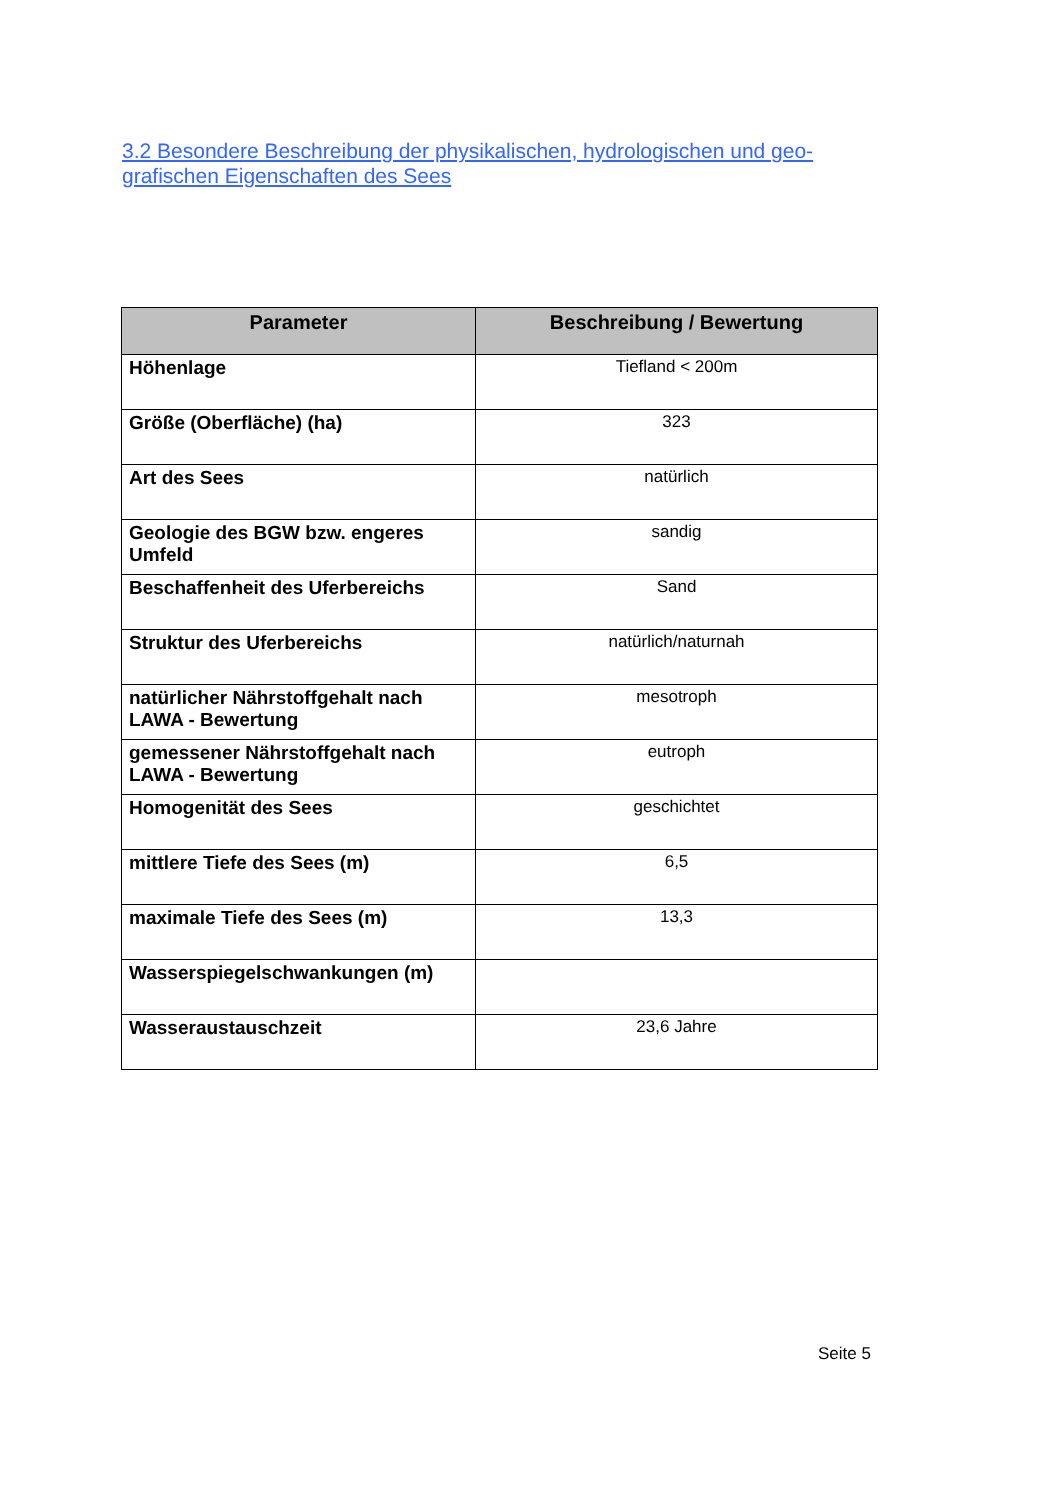3.2 Besondere Beschreibung der physikalischen, hydrologischen und geo- grafischen Eigenschaften des Sees
| Parameter | Beschreibung / Bewertung |
| --- | --- |
| Höhenlage | Tiefland < 200m |
| Größe (Oberfläche) (ha) | 323 |
| Art des Sees | natürlich |
| Geologie des BGW bzw. engeres Umfeld | sandig |
| Beschaffenheit des Uferbereichs | Sand |
| Struktur des Uferbereichs | natürlich/naturnah |
| natürlicher Nährstoffgehalt nach LAWA - Bewertung | mesotroph |
| gemessener Nährstoffgehalt nach LAWA - Bewertung | eutroph |
| Homogenität des Sees | geschichtet |
| mittlere Tiefe des Sees (m) | 6,5 |
| maximale Tiefe des Sees (m) | 13,3 |
| Wasserspiegelschwankungen (m) | |
| Wasseraustauschzeit | 23,6 Jahre |
Seite 5